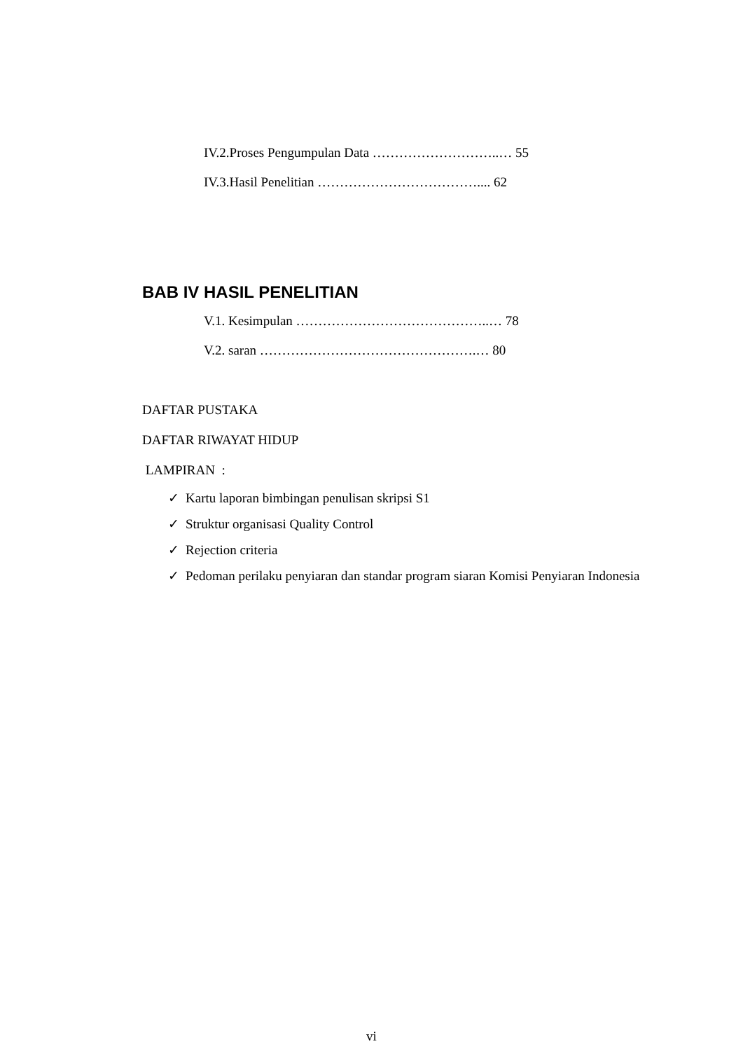IV.2.Proses Pengumpulan Data ………………………..… 55
IV.3.Hasil Penelitian ……………………………….... 62
BAB IV HASIL PENELITIAN
V.1. Kesimpulan ……………………………………..… 78
V.2. saran ………………………………………….… 80
DAFTAR PUSTAKA
DAFTAR RIWAYAT HIDUP
LAMPIRAN :
✓ Kartu laporan bimbingan penulisan skripsi S1
✓ Struktur organisasi Quality Control
✓ Rejection criteria
✓ Pedoman perilaku penyiaran dan standar program siaran Komisi Penyiaran Indonesia
vi